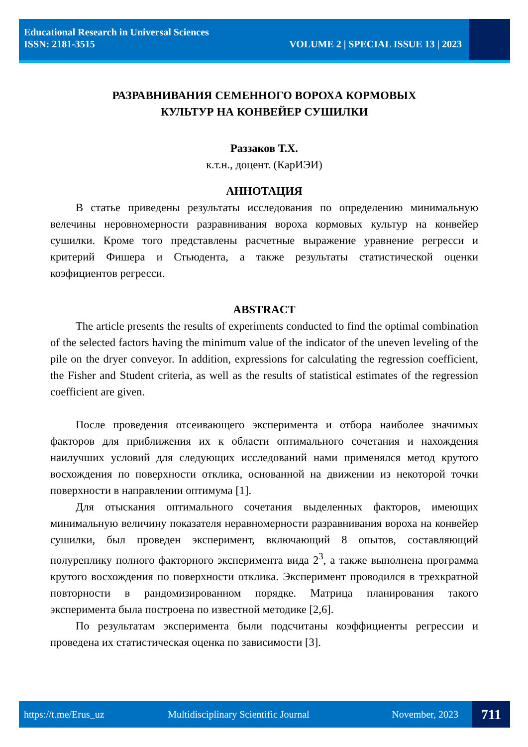Educational Research in Universal Sciences
ISSN: 2181-3515 VOLUME 2 | SPECIAL ISSUE 13 | 2023
РАЗРАВНИВАНИЯ СЕМЕННОГО ВОРОХА КОРМОВЫХ
КУЛЬТУР НА КОНВЕЙЕР СУШИЛКИ
Раззаков Т.Х.
к.т.н., доцент. (КарИЭИ)
АННОТАЦИЯ
В статье приведены результаты исследования по определению минимальную велечины неровномерности разравнивания вороха кормовых культур на конвейер сушилки. Кроме того представлены расчетные выражение уравнение регресси и критерий Фишера и Стьюдента, а также результаты статистической оценки коэфициентов регресси.
ABSTRACT
The article presents the results of experiments conducted to find the optimal combination of the selected factors having the minimum value of the indicator of the uneven leveling of the pile on the dryer conveyor. In addition, expressions for calculating the regression coefficient, the Fisher and Student criteria, as well as the results of statistical estimates of the regression coefficient are given.
После проведения отсеивающего эксперимента и отбора наиболее значимых факторов для приближения их к области оптимального сочетания и нахождения наилучших условий для следующих исследований нами применялся метод крутого восхождения по поверхности отклика, основанной на движении из некоторой точки поверхности в направлении оптимума [1].
Для отыскания оптимального сочетания выделенных факторов, имеющих минимальную величину показателя неравномерности разравнивания вороха на конвейер сушилки, был проведен эксперимент, включающий 8 опытов, составляющий полуреплику полного факторного эксперимента вида 2<sup>3</sup>, а также выполнена программа крутого восхождения по поверхности отклика. Эксперимент проводился в трехкратной повторности в рандомизированном порядке. Матрица планирования такого эксперимента была построена по известной методике [2,6].
По результатам эксперимента были подсчитаны коэффициенты регрессии и проведена их статистическая оценка по зависимости [3].
https://t.me/Erus_uz Multidisciplinary Scientific Journal November, 2023
711